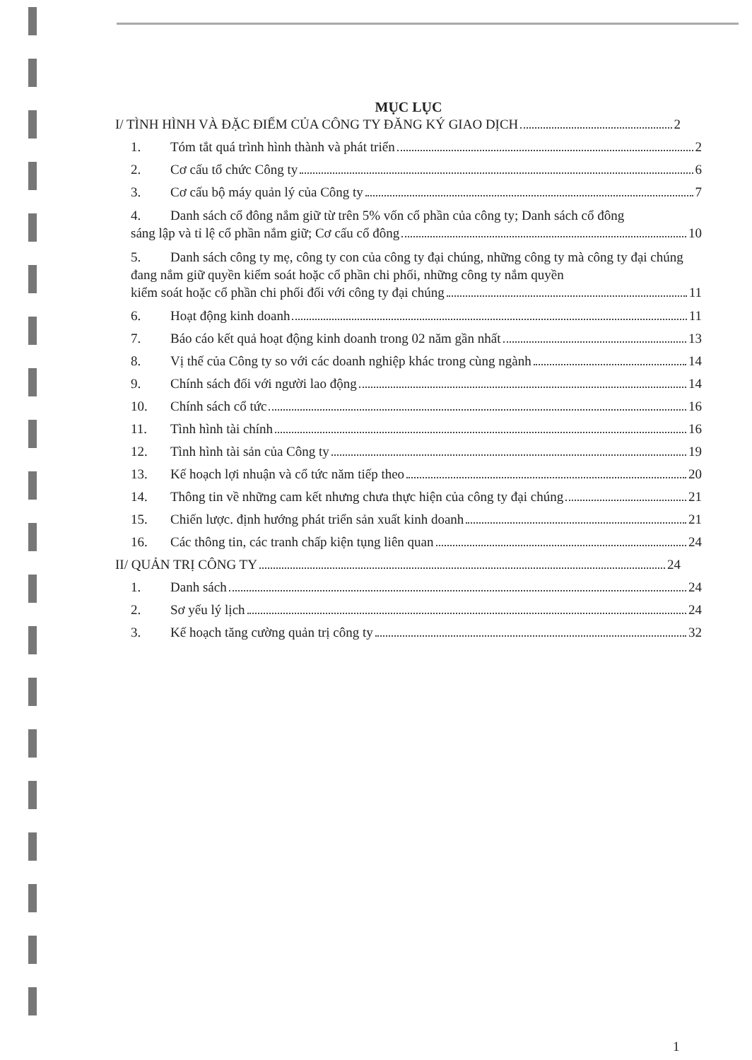MỤC LỤC
I/ TÌNH HÌNH VÀ ĐẶC ĐIỂM CỦA CÔNG TY ĐĂNG KÝ GIAO DỊCH 2
1. Tóm tắt quá trình hình thành và phát triển 2
2. Cơ cấu tổ chức Công ty 6
3. Cơ cấu bộ máy quản lý của Công ty 7
4. Danh sách cổ đông nắm giữ từ trên 5% vốn cổ phần của công ty; Danh sách cổ đông
sáng lập và tỉ lệ cổ phần nắm giữ; Cơ cấu cổ đông 10
5. Danh sách công ty mẹ, công ty con của công ty đại chúng, những công ty mà công ty đại chúng đang nắm giữ quyền kiểm soát hoặc cổ phần chi phối, những công ty nắm quyền
kiểm soát hoặc cổ phần chi phối đối với công ty đại chúng 11
6. Hoạt động kinh doanh 11
7. Báo cáo kết quả hoạt động kinh doanh trong 02 năm gần nhất 13
8. Vị thế của Công ty so với các doanh nghiệp khác trong cùng ngành 14
9. Chính sách đối với người lao động 14
10. Chính sách cổ tức 16
11. Tình hình tài chính 16
12. Tình hình tài sản của Công ty 19
13. Kế hoạch lợi nhuận và cổ tức năm tiếp theo 20
14. Thông tin về những cam kết nhưng chưa thực hiện của công ty đại chúng 21
15. Chiến lược. định hướng phát triển sản xuất kinh doanh 21
16. Các thông tin, các tranh chấp kiện tụng liên quan 24
II/ QUẢN TRỊ CÔNG TY 24
1. Danh sách 24
2. Sơ yếu lý lịch 24
3. Kế hoạch tăng cường quản trị công ty 32
1